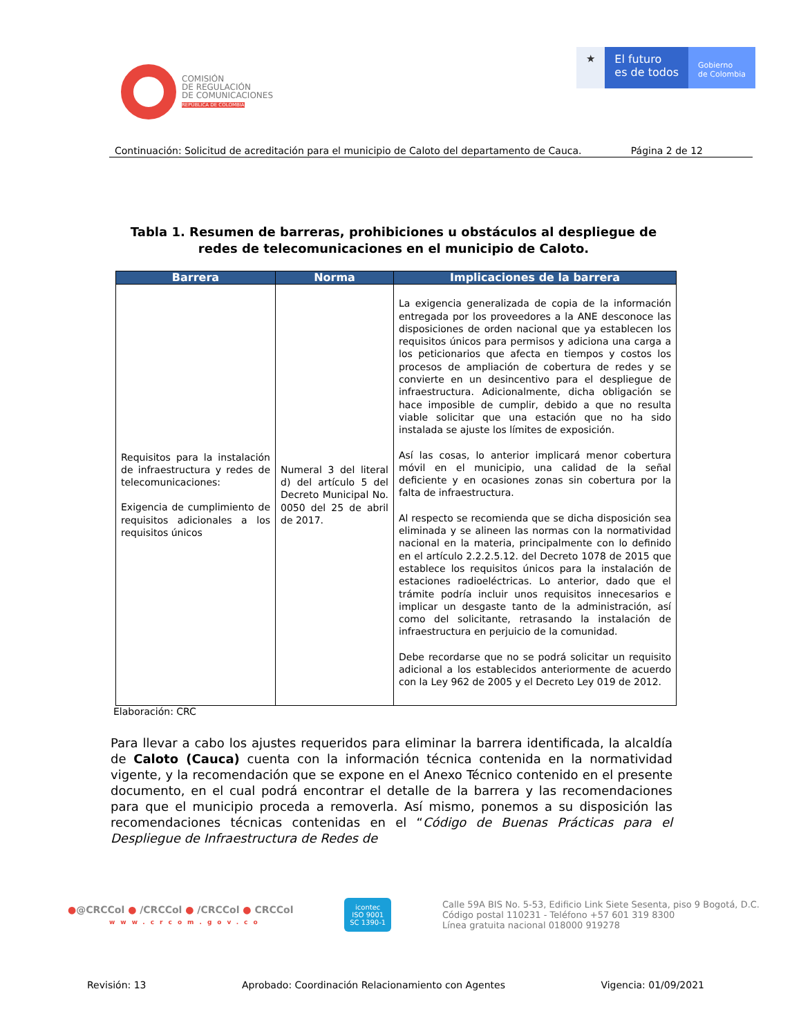COMISIÓN
DE REGULACIÓN
DE COMUNICACIONES
REPÚBLICA DE COLOMBIA
★ El futuro
es de todos
Gobierno
de Colombia
Continuación: Solicitud de acreditación para el municipio de Caloto del departamento de Cauca. Página 2 de 12
Tabla 1. Resumen de barreras, prohibiciones u obstáculos al despliegue de redes de telecomunicaciones en el municipio de Caloto.
| Barrera | Norma | Implicaciones de la barrera |
| --- | --- | --- |
| Requisitos para la instalación de infraestructura y redes de telecomunicaciones: Exigencia de cumplimiento de requisitos adicionales a los requisitos únicos | Numeral 3 del literal d) del artículo 5 del Decreto Municipal No. 0050 del 25 de abril de 2017. | La exigencia generalizada de copia de la información entregada por los proveedores a la ANE desconoce las disposiciones de orden nacional que ya establecen los requisitos únicos para permisos y adiciona una carga a los peticionarios que afecta en tiempos y costos los procesos de ampliación de cobertura de redes y se convierte en un desincentivo para el despliegue de infraestructura. Adicionalmente, dicha obligación se hace imposible de cumplir, debido a que no resulta viable solicitar que una estación que no ha sido instalada se ajuste los límites de exposición. Así las cosas, lo anterior implicará menor cobertura móvil en el municipio, una calidad de la señal deficiente y en ocasiones zonas sin cobertura por la falta de infraestructura. Al respecto se recomienda que se dicha disposición sea eliminada y se alineen las normas con la normatividad nacional en la materia, principalmente con lo definido en el artículo 2.2.2.5.12. del Decreto 1078 de 2015 que establece los requisitos únicos para la instalación de estaciones radioeléctricas. Lo anterior, dado que el trámite podría incluir unos requisitos innecesarios e implicar un desgaste tanto de la administración, así como del solicitante, retrasando la instalación de infraestructura en perjuicio de la comunidad. Debe recordarse que no se podrá solicitar un requisito adicional a los establecidos anteriormente de acuerdo con la Ley 962 de 2005 y el Decreto Ley 019 de 2012. |
Elaboración: CRC
Para llevar a cabo los ajustes requeridos para eliminar la barrera identificada, la alcaldía de Caloto (Cauca) cuenta con la información técnica contenida en la normatividad vigente, y la recomendación que se expone en el Anexo Técnico contenido en el presente documento, en el cual podrá encontrar el detalle de la barrera y las recomendaciones para que el municipio proceda a removerla. Así mismo, ponemos a su disposición las recomendaciones técnicas contenidas en el “Código de Buenas Prácticas para el Despliegue de Infraestructura de Redes de
●@CRCCol ● /CRCCol ● /CRCCol ● CRCCol
www.crcom.gov.co
icontec
ISO 9001
SC 1390-1
Calle 59A BIS No. 5-53, Edificio Link Siete Sesenta, piso 9 Bogotá, D.C.
Código postal 110231 - Teléfono +57 601 319 8300
Línea gratuita nacional 018000 919278
Revisión: 13 Aprobado: Coordinación Relacionamiento con Agentes Vigencia: 01/09/2021